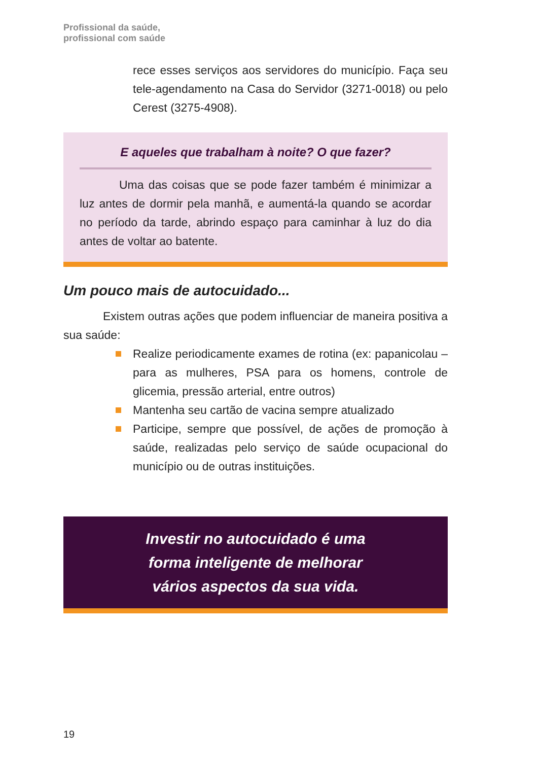Profissional da saúde,
profissional com saúde
rece esses serviços aos servidores do município. Faça seu tele-agendamento na Casa do Servidor (3271-0018) ou pelo Cerest (3275-4908).
E aqueles que trabalham à noite? O que fazer?
Uma das coisas que se pode fazer também é minimizar a luz antes de dormir pela manhã, e aumentá-la quando se acordar no período da tarde, abrindo espaço para caminhar à luz do dia antes de voltar ao batente.
Um pouco mais de autocuidado...
Existem outras ações que podem influenciar de maneira positiva a sua saúde:
Realize periodicamente exames de rotina (ex: papanicolau – para as mulheres, PSA para os homens, controle de glicemia, pressão arterial, entre outros)
Mantenha seu cartão de vacina sempre atualizado
Participe, sempre que possível, de ações de promoção à saúde, realizadas pelo serviço de saúde ocupacional do município ou de outras instituições.
Investir no autocuidado é uma
forma inteligente de melhorar
vários aspectos da sua vida.
19